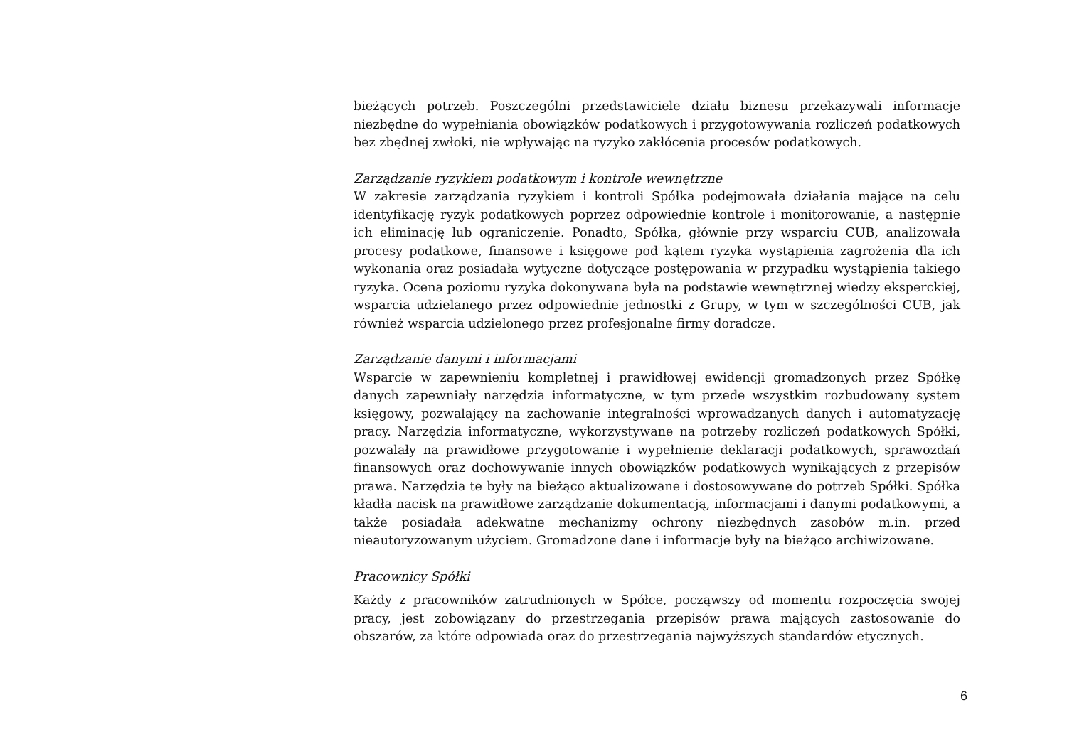bieżących potrzeb. Poszczególni przedstawiciele działu biznesu przekazywali informacje niezbędne do wypełniania obowiązków podatkowych i przygotowywania rozliczeń podatkowych bez zbędnej zwłoki, nie wpływając na ryzyko zakłócenia procesów podatkowych.
Zarządzanie ryzykiem podatkowym i kontrole wewnętrzne
W zakresie zarządzania ryzykiem i kontroli Spółka podejmowała działania mające na celu identyfikację ryzyk podatkowych poprzez odpowiednie kontrole i monitorowanie, a następnie ich eliminację lub ograniczenie. Ponadto, Spółka, głównie przy wsparciu CUB, analizowała procesy podatkowe, finansowe i księgowe pod kątem ryzyka wystąpienia zagrożenia dla ich wykonania oraz posiadała wytyczne dotyczące postępowania w przypadku wystąpienia takiego ryzyka. Ocena poziomu ryzyka dokonywana była na podstawie wewnętrznej wiedzy eksperckiej, wsparcia udzielanego przez odpowiednie jednostki z Grupy, w tym w szczególności CUB, jak również wsparcia udzielonego przez profesjonalne firmy doradcze.
Zarządzanie danymi i informacjami
Wsparcie w zapewnieniu kompletnej i prawidłowej ewidencji gromadzonych przez Spółkę danych zapewniały narzędzia informatyczne, w tym przede wszystkim rozbudowany system księgowy, pozwalający na zachowanie integralności wprowadzanych danych i automatyzację pracy. Narzędzia informatyczne, wykorzystywane na potrzeby rozliczeń podatkowych Spółki, pozwalały na prawidłowe przygotowanie i wypełnienie deklaracji podatkowych, sprawozdań finansowych oraz dochowywanie innych obowiązków podatkowych wynikających z przepisów prawa. Narzędzia te były na bieżąco aktualizowane i dostosowywane do potrzeb Spółki. Spółka kładła nacisk na prawidłowe zarządzanie dokumentacją, informacjami i danymi podatkowymi, a także posiadała adekwatne mechanizmy ochrony niezbędnych zasobów m.in. przed nieautoryzowanym użyciem. Gromadzone dane i informacje były na bieżąco archiwizowane.
Pracownicy Spółki
Każdy z pracowników zatrudnionych w Spółce, począwszy od momentu rozpoczęcia swojej pracy, jest zobowiązany do przestrzegania przepisów prawa mających zastosowanie do obszarów, za które odpowiada oraz do przestrzegania najwyższych standardów etycznych.
6